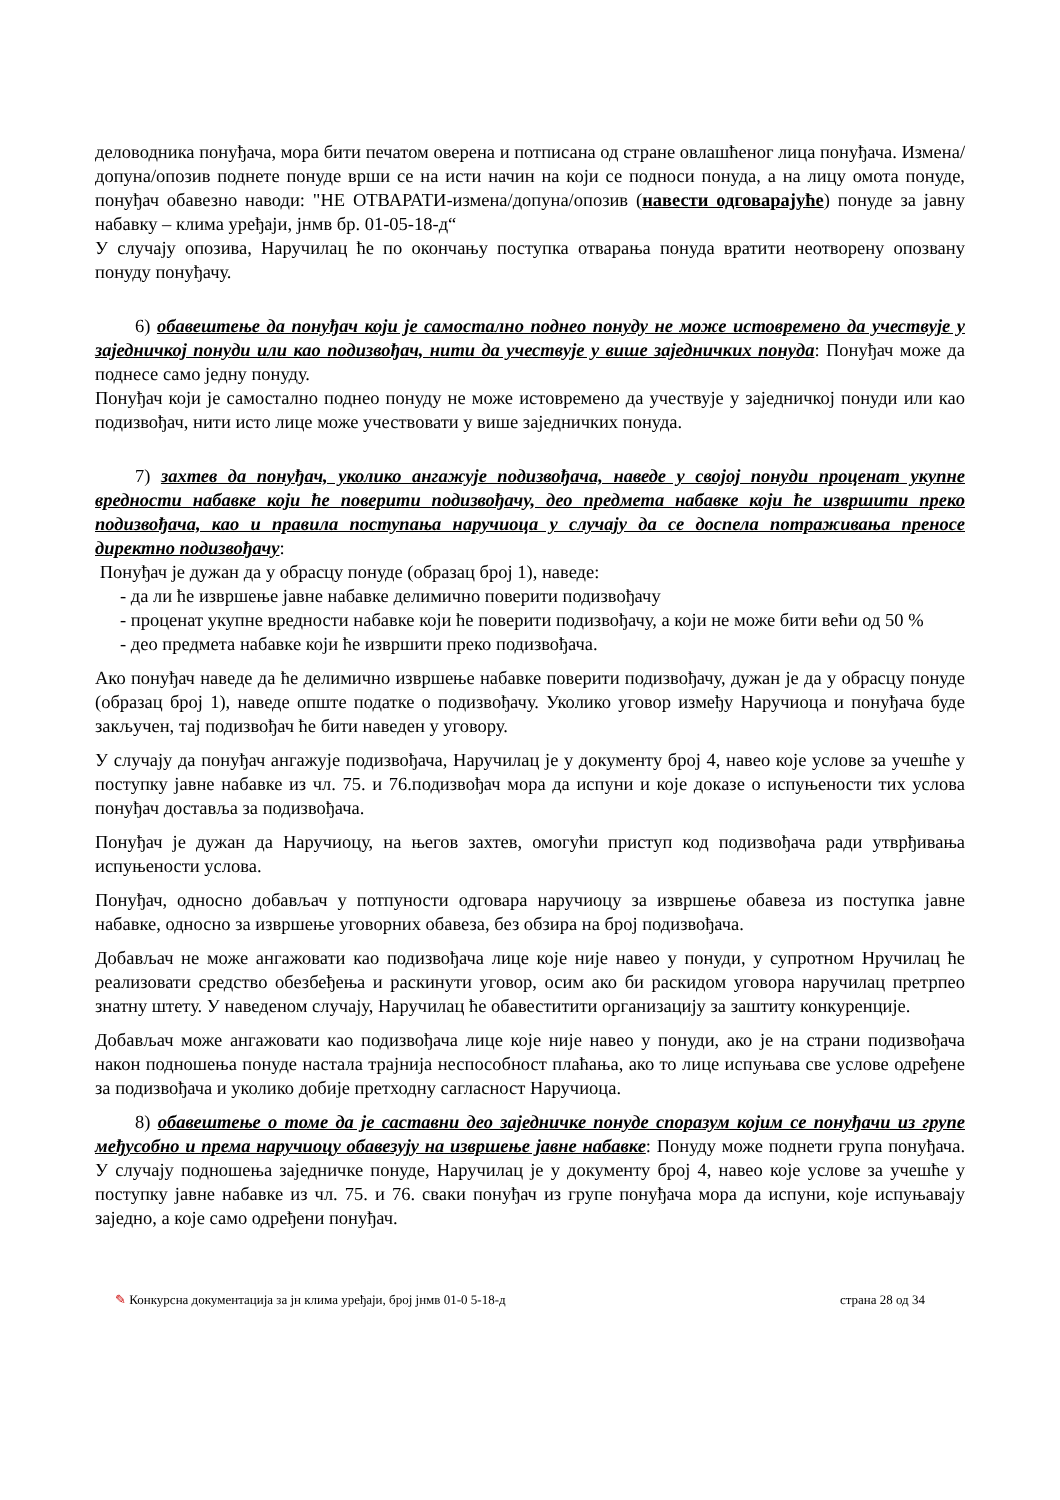деловодника понуђача, мора бити печатом оверена и потписана од стране овлашћеног лица понуђача. Измена/допуна/опозив поднете понуде врши се на исти начин на који се подноси понуда, а на лицу омота понуде, понуђач обавезно наводи: "НЕ ОТВАРАТИ-измена/допуна/опозив (навести одговарајуће) понуде за јавну набавку – клима уређаји, јнмв бр. 01-05-18-д“
У случају опозива, Наручилац ће по окончању поступка отварања понуда вратити неотворену опозвану понуду понуђачу.
6) обавештење да понуђач који је самостално поднео понуду не може истовремено да учествује у заједничкој понуди или као подизвођач, нити да учествује у више заједничких понуда: Понуђач може да поднесе само једну понуду.
Понуђач који је самостално поднео понуду не може истовремено да учествује у заједничкој понуди или као подизвођач, нити исто лице може учествовати у више заједничких понуда.
7) захтев да понуђач, уколико ангажује подизвођача, наведе у својој понуди проценат укупне вредности набавке који ће поверити подизвођачу, део предмета набавке који ће извршити преко подизвођача, као и правила поступања наручиоца у случају да се доспела потраживања преносе директно подизвођачу:
Понуђач је дужан да у обрасцу понуде (образац број 1), наведе:
- да ли ће извршење јавне набавке делимично поверити подизвођачу
- проценат укупне вредности набавке који ће поверити подизвођачу, а који не може бити већи од 50 %
- део предмета набавке који ће извршити преко подизвођача.
Ако понуђач наведе да ће делимично извршење набавке поверити подизвођачу, дужан је да у обрасцу понуде (образац број 1), наведе опште податке о подизвођачу. Уколико уговор између Наручиоца и понуђача буде закључен, тај подизвођач ће бити наведен у уговору.
У случају да понуђач ангажује подизвођача, Наручилац је у документу број 4, навео које услове за учешће у поступку јавне набавке из чл. 75. и 76.подизвођач мора да испуни и које доказе о испуњености тих услова понуђач доставља за подизвођача.
Понуђач је дужан да Наручиоцу, на његов захтев, омогући приступ код подизвођача ради утврђивања испуњености услова.
Понуђач, односно добављач у потпуности одговара наручиоцу за извршење обавеза из поступка јавне набавке, односно за извршење уговорних обавеза, без обзира на број подизвођача.
Добављач не може ангажовати као подизвођача лице које није навео у понуди, у супротном Нручилац ће реализовати средство обезбеђења и раскинути уговор, осим ако би раскидом уговора наручилац претрпео знатну штету. У наведеном случају, Наручилац ће обавеститити организацију за заштиту конкуренције.
Добављач може ангажовати као подизвођача лице које није навео у понуди, ако је на страни подизвођача након подношења понуде настала трајнија неспособност плаћања, ако то лице испуњава све услове одређене за подизвођача и уколико добије претходну сагласност Наручиоца.
8) обавештење о томе да је саставни део заједничке понуде споразум којим се понуђачи из групе међусобно и према наручиоцу обавезују на извршење јавне набавке: Понуду може поднети група понуђача. У случају подношења заједничке понуде, Наручилац је у документу број 4, навео које услове за учешће у поступку јавне набавке из чл. 75. и 76. сваки понуђач из групе понуђача мора да испуни, које испуњавају заједно, а које само одређени понуђач.
✎ Конкурсна документација за јн клима уређаји, број јнмв 01-0 5-18-д страна 28 од 34